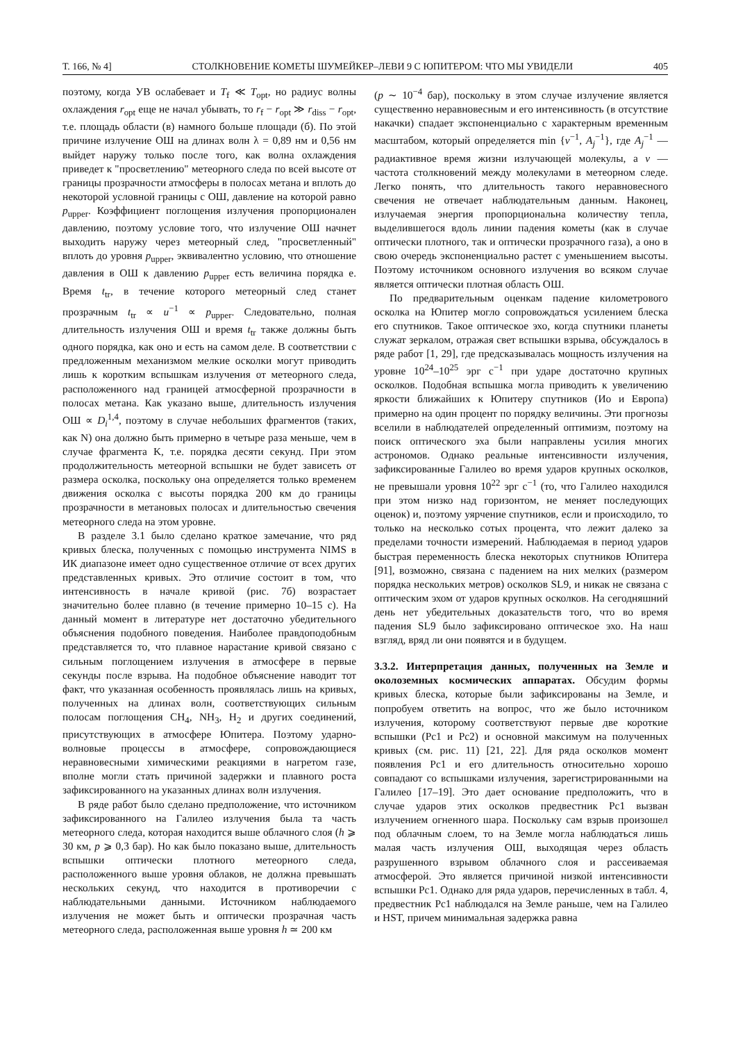Т. 166, № 4] СТОЛКНОВЕНИЕ КОМЕТЫ ШУМЕЙКЕР–ЛЕВИ 9 С ЮПИТЕРОМ: ЧТО МЫ УВИДЕЛИ 405
поэтому, когда УВ ослабевает и T<sub>f</sub> ≪ T<sub>opt</sub>, но радиус волны охлаждения r<sub>opt</sub> еще не начал убывать, то r<sub>f</sub> − r<sub>opt</sub> ≫ r<sub>diss</sub> − r<sub>opt</sub>, т.е. площадь области (в) намного больше площади (б). По этой причине излучение ОШ на длинах волн λ = 0,89 нм и 0,56 нм выйдет наружу только после того, как волна охлаждения приведет к "просветлению" метеорного следа по всей высоте от границы прозрачности атмосферы в полосах метана и вплоть до некоторой условной границы с ОШ, давление на которой равно p<sub>upper</sub>. Коэффициент поглощения излучения пропорционален давлению, поэтому условие того, что излучение ОШ начнет выходить наружу через метеорный след, "просветленный" вплоть до уровня p<sub>upper</sub>, эквивалентно условию, что отношение давления в ОШ к давлению p<sub>upper</sub> есть величина порядка e. Время t<sub>tr</sub>, в течение которого метеорный след станет прозрачным t<sub>tr</sub> ∝ u<sup>−1</sup> ∝ p<sub>upper</sub>. Следовательно, полная длительность излучения ОШ и время t<sub>tr</sub> также должны быть одного порядка, как оно и есть на самом деле. В соответствии с предложенным механизмом мелкие осколки могут приводить лишь к коротким вспышкам излучения от метеорного следа, расположенного над границей атмосферной прозрачности в полосах метана. Как указано выше, длительность излучения ОШ ∝ D<sub>i</sub><sup>1,4</sup>, поэтому в случае небольших фрагментов (таких, как N) она должно быть примерно в четыре раза меньше, чем в случае фрагмента K, т.е. порядка десяти секунд. При этом продолжительность метеорной вспышки не будет зависеть от размера осколка, поскольку она определяется только временем движения осколка с высоты порядка 200 км до границы прозрачности в метановых полосах и длительностью свечения метеорного следа на этом уровне.
В разделе 3.1 было сделано краткое замечание, что ряд кривых блеска, полученных с помощью инструмента NIMS в ИК диапазоне имеет одно существенное отличие от всех других представленных кривых. Это отличие состоит в том, что интенсивность в начале кривой (рис. 7б) возрастает значительно более плавно (в течение примерно 10–15 с). На данный момент в литературе нет достаточно убедительного объяснения подобного поведения. Наиболее правдоподобным представляется то, что плавное нарастание кривой связано с сильным поглощением излучения в атмосфере в первые секунды после взрыва. На подобное объяснение наводит тот факт, что указанная особенность проявлялась лишь на кривых, полученных на длинах волн, соответствующих сильным полосам поглощения CH<sub>4</sub>, NH<sub>3</sub>, H<sub>2</sub> и других соединений, присутствующих в атмосфере Юпитера. Поэтому ударно-волновые процессы в атмосфере, сопровождающиеся неравновесными химическими реакциями в нагретом газе, вполне могли стать причиной задержки и плавного роста зафиксированного на указанных длинах волн излучения.
В ряде работ было сделано предположение, что источником зафиксированного на Галилео излучения была та часть метеорного следа, которая находится выше облачного слоя (h ⩾ 30 км, p ⩾ 0,3 бар). Но как было показано выше, длительность вспышки оптически плотного метеорного следа, расположенного выше уровня облаков, не должна превышать нескольких секунд, что находится в противоречии с наблюдательными данными. Источником наблюдаемого излучения не может быть и оптически прозрачная часть метеорного следа, расположенная выше уровня h ≃ 200 км
(p ∼ 10<sup>−4</sup> бар), поскольку в этом случае излучение является существенно неравновесным и его интенсивность (в отсутствие накачки) спадает экспоненциально с характерным временным масштабом, который определяется min {ν<sup>−1</sup>, A<sub>j</sub><sup>−1</sup>}, где A<sub>j</sub><sup>−1</sup> — радиактивное время жизни излучающей молекулы, а ν — частота столкновений между молекулами в метеорном следе. Легко понять, что длительность такого неравновесного свечения не отвечает наблюдательным данным. Наконец, излучаемая энергия пропорциональна количеству тепла, выделившегося вдоль линии падения кометы (как в случае оптически плотного, так и оптически прозрачного газа), а оно в свою очередь экспоненциально растет с уменьшением высоты. Поэтому источником основного излучения во всяком случае является оптически плотная область ОШ.
По предварительным оценкам падение километрового осколка на Юпитер могло сопровождаться усилением блеска его спутников. Такое оптическое эхо, когда спутники планеты служат зеркалом, отражая свет вспышки взрыва, обсуждалось в ряде работ [1, 29], где предсказывалась мощность излучения на уровне 10<sup>24</sup>–10<sup>25</sup> эрг с<sup>−1</sup> при ударе достаточно крупных осколков. Подобная вспышка могла приводить к увеличению яркости ближайших к Юпитеру спутников (Ио и Европа) примерно на один процент по порядку величины. Эти прогнозы вселили в наблюдателей определенный оптимизм, поэтому на поиск оптического эха были направлены усилия многих астрономов. Однако реальные интенсивности излучения, зафиксированные Галилео во время ударов крупных осколков, не превышали уровня 10<sup>22</sup> эрг с<sup>−1</sup> (то, что Галилео находился при этом низко над горизонтом, не меняет последующих оценок) и, поэтому уярчение спутников, если и происходило, то только на несколько сотых процента, что лежит далеко за пределами точности измерений. Наблюдаемая в период ударов быстрая переменность блеска некоторых спутников Юпитера [91], возможно, связана с падением на них мелких (размером порядка нескольких метров) осколков SL9, и никак не связана с оптическим эхом от ударов крупных осколков. На сегодняшний день нет убедительных доказательств того, что во время падения SL9 было зафиксировано оптическое эхо. На наш взгляд, вряд ли они появятся и в будущем.
3.3.2. Интерпретация данных, полученных на Земле и околоземных космических аппаратах.
Обсудим формы кривых блеска, которые были зафиксированы на Земле, и попробуем ответить на вопрос, что же было источником излучения, которому соответствуют первые две короткие вспышки (Pc1 и Pc2) и основной максимум на полученных кривых (см. рис. 11) [21, 22]. Для ряда осколков момент появления Pc1 и его длительность относительно хорошо совпадают со вспышками излучения, зарегистрированными на Галилео [17–19]. Это дает основание предположить, что в случае ударов этих осколков предвестник Pc1 вызван излучением огненного шара. Поскольку сам взрыв произошел под облачным слоем, то на Земле могла наблюдаться лишь малая часть излучения ОШ, выходящая через область разрушенного взрывом облачного слоя и рассеиваемая атмосферой. Это является причиной низкой интенсивности вспышки Pc1. Однако для ряда ударов, перечисленных в табл. 4, предвестник Pc1 наблюдался на Земле раньше, чем на Галилео и HST, причем минимальная задержка равна